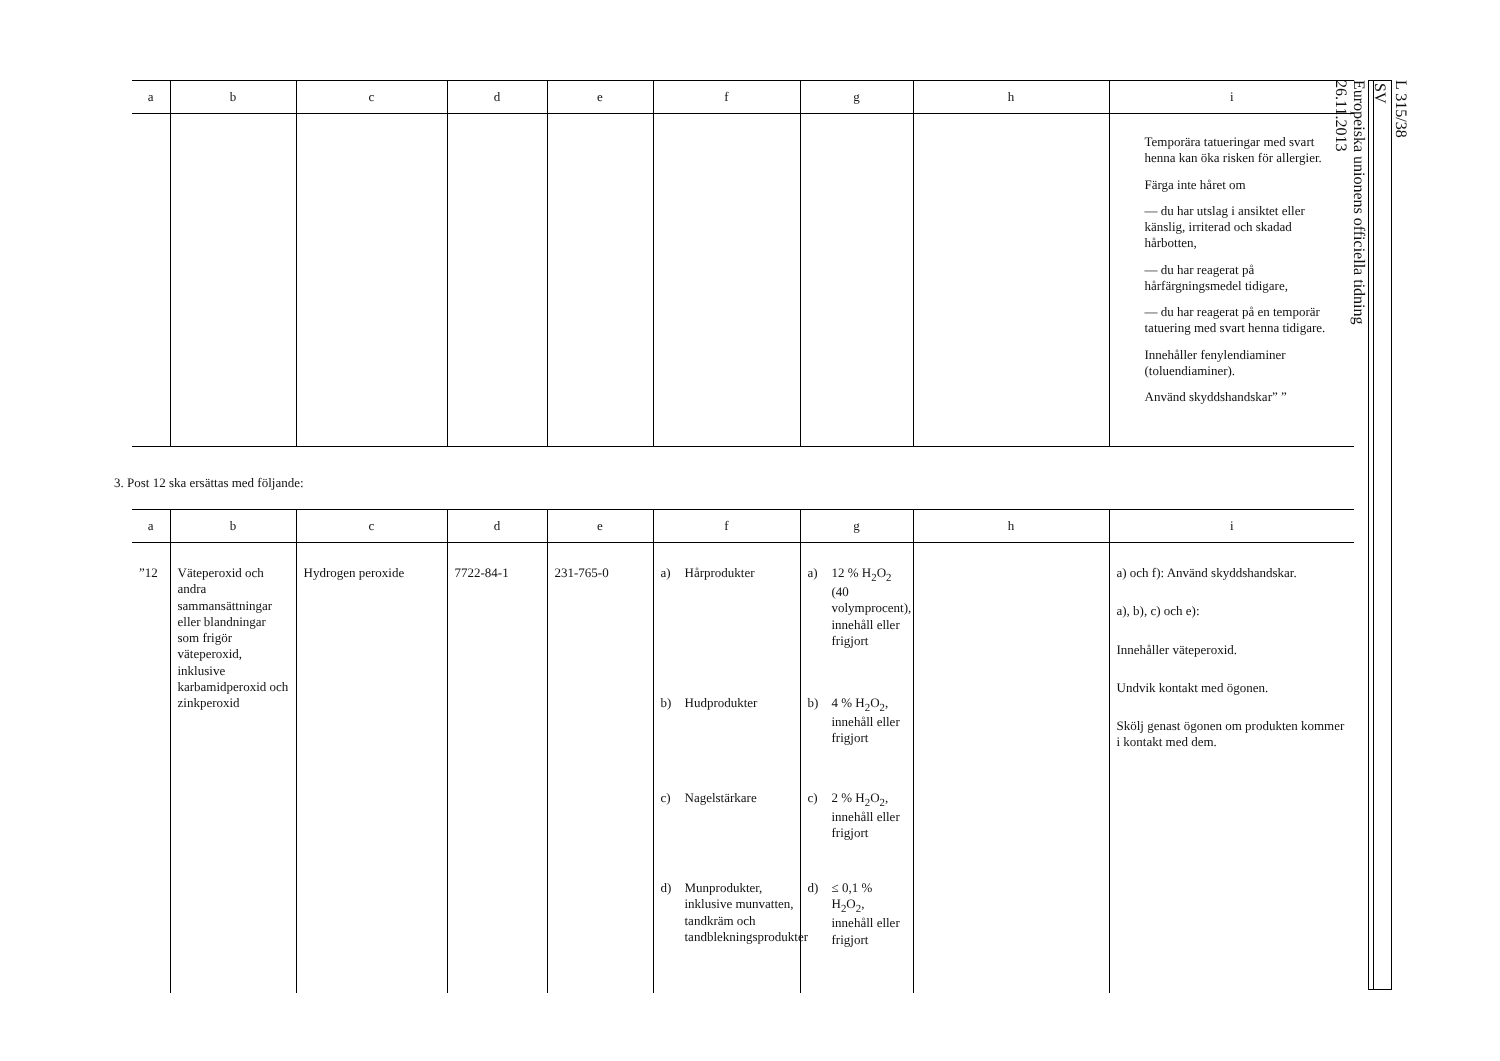| a | b | c | d | e | f | g | h | i |
| --- | --- | --- | --- | --- | --- | --- | --- | --- |
| | | | | | | | | Temporära tatueringar med svart henna kan öka risken för allergier. Färga inte håret om — du har utslag i ansiktet eller känslig, irriterad och skadad hårbotten, — du har reagerat på hårfärgningsmedel tidigare, — du har reagerat på en temporär tatuering med svart henna tidigare. Innehåller fenylendiaminer (toluendiaminer). Använd skyddshandskar” ” |
3. Post 12 ska ersättas med följande:
| a | b | c | d | e | f | g | h | i |
| --- | --- | --- | --- | --- | --- | --- | --- | --- |
| ”12 | Väteperoxid och andra sammansättningar eller blandningar som frigör väteperoxid, inklusive karbamidperoxid och zinkperoxid | Hydrogen peroxide | 7722-84-1 | 231-765-0 | a) Hårprodukter b) Hudprodukter c) Nagelstärkare d) Munprodukter, inklusive munvatten, tandkräm och tandblekningsprodukter | a) 12 % H<sub>2</sub>O<sub>2</sub> (40 volymprocent), innehåll eller frigjort b) 4 % H<sub>2</sub>O<sub>2</sub>, innehåll eller frigjort c) 2 % H<sub>2</sub>O<sub>2</sub>, innehåll eller frigjort d) ≤ 0,1 % H<sub>2</sub>O<sub>2</sub>, innehåll eller frigjort | | a) och f): Använd skyddshandskar. a), b), c) och e): Innehåller väteperoxid. Undvik kontakt med ögonen. Skölj genast ögonen om produkten kommer i kontakt med dem. |
L 315/38
SV
Europeiska unionens officiella tidning
26.11.2013